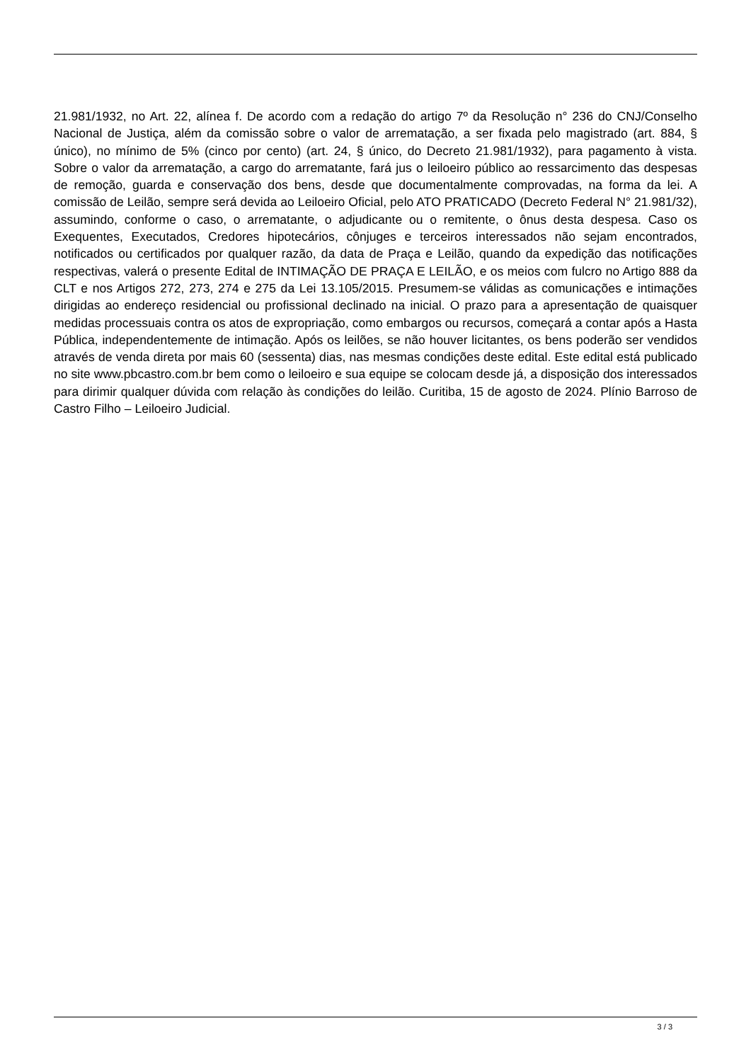21.981/1932, no Art. 22, alínea f. De acordo com a redação do artigo 7º da Resolução n° 236 do CNJ/Conselho Nacional de Justiça, além da comissão sobre o valor de arrematação, a ser fixada pelo magistrado (art. 884, § único), no mínimo de 5% (cinco por cento) (art. 24, § único, do Decreto 21.981/1932), para pagamento à vista. Sobre o valor da arrematação, a cargo do arrematante, fará jus o leiloeiro público ao ressarcimento das despesas de remoção, guarda e conservação dos bens, desde que documentalmente comprovadas, na forma da lei. A comissão de Leilão, sempre será devida ao Leiloeiro Oficial, pelo ATO PRATICADO (Decreto Federal N° 21.981/32), assumindo, conforme o caso, o arrematante, o adjudicante ou o remitente, o ônus desta despesa. Caso os Exequentes, Executados, Credores hipotecários, cônjuges e terceiros interessados não sejam encontrados, notificados ou certificados por qualquer razão, da data de Praça e Leilão, quando da expedição das notificações respectivas, valerá o presente Edital de INTIMAÇÃO DE PRAÇA E LEILÃO, e os meios com fulcro no Artigo 888 da CLT e nos Artigos 272, 273, 274 e 275 da Lei 13.105/2015. Presumem-se válidas as comunicações e intimações dirigidas ao endereço residencial ou profissional declinado na inicial. O prazo para a apresentação de quaisquer medidas processuais contra os atos de expropriação, como embargos ou recursos, começará a contar após a Hasta Pública, independentemente de intimação. Após os leilões, se não houver licitantes, os bens poderão ser vendidos através de venda direta por mais 60 (sessenta) dias, nas mesmas condições deste edital. Este edital está publicado no site www.pbcastro.com.br bem como o leiloeiro e sua equipe se colocam desde já, a disposição dos interessados para dirimir qualquer dúvida com relação às condições do leilão. Curitiba, 15 de agosto de 2024. Plínio Barroso de Castro Filho – Leiloeiro Judicial.
3 / 3